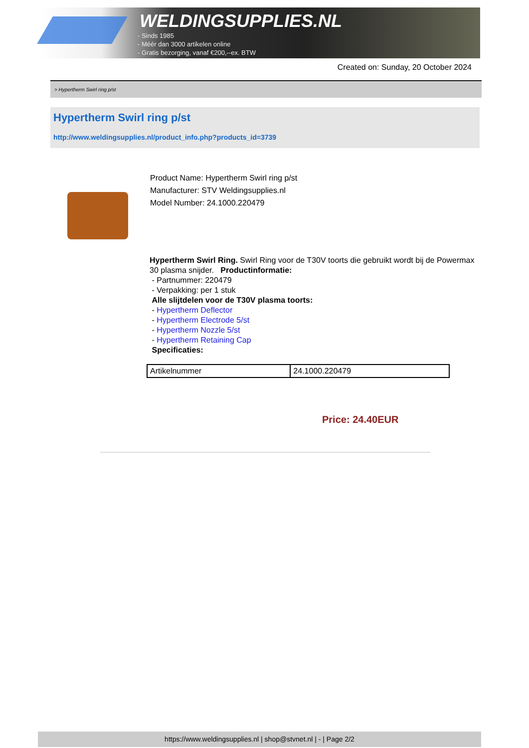WELDINGSUPPLIES.NL
- Sinds 1985
- Méér dan 3000 artikelen online
- Gratis bezorging, vanaf €200,--ex. BTW
Created on: Sunday, 20 October 2024
> Hypertherm Swirl ring p/st
Hypertherm Swirl ring p/st
http://www.weldingsupplies.nl/product_info.php?products_id=3739
Product Name: Hypertherm Swirl ring p/st
Manufacturer: STV Weldingsupplies.nl
Model Number: 24.1000.220479
Hypertherm Swirl Ring. Swirl Ring voor de T30V toorts die gebruikt wordt bij de Powermax 30 plasma snijder. Productinformatie:
- Partnummer: 220479
- Verpakking: per 1 stuk
Alle slijtdelen voor de T30V plasma toorts:
- Hypertherm Deflector
- Hypertherm Electrode 5/st
- Hypertherm Nozzle 5/st
- Hypertherm Retaining Cap
Specificaties:
| Artikelnummer | 24.1000.220479 |
Price: 24.40EUR
https://www.weldingsupplies.nl | shop@stvnet.nl | - | Page 2/2